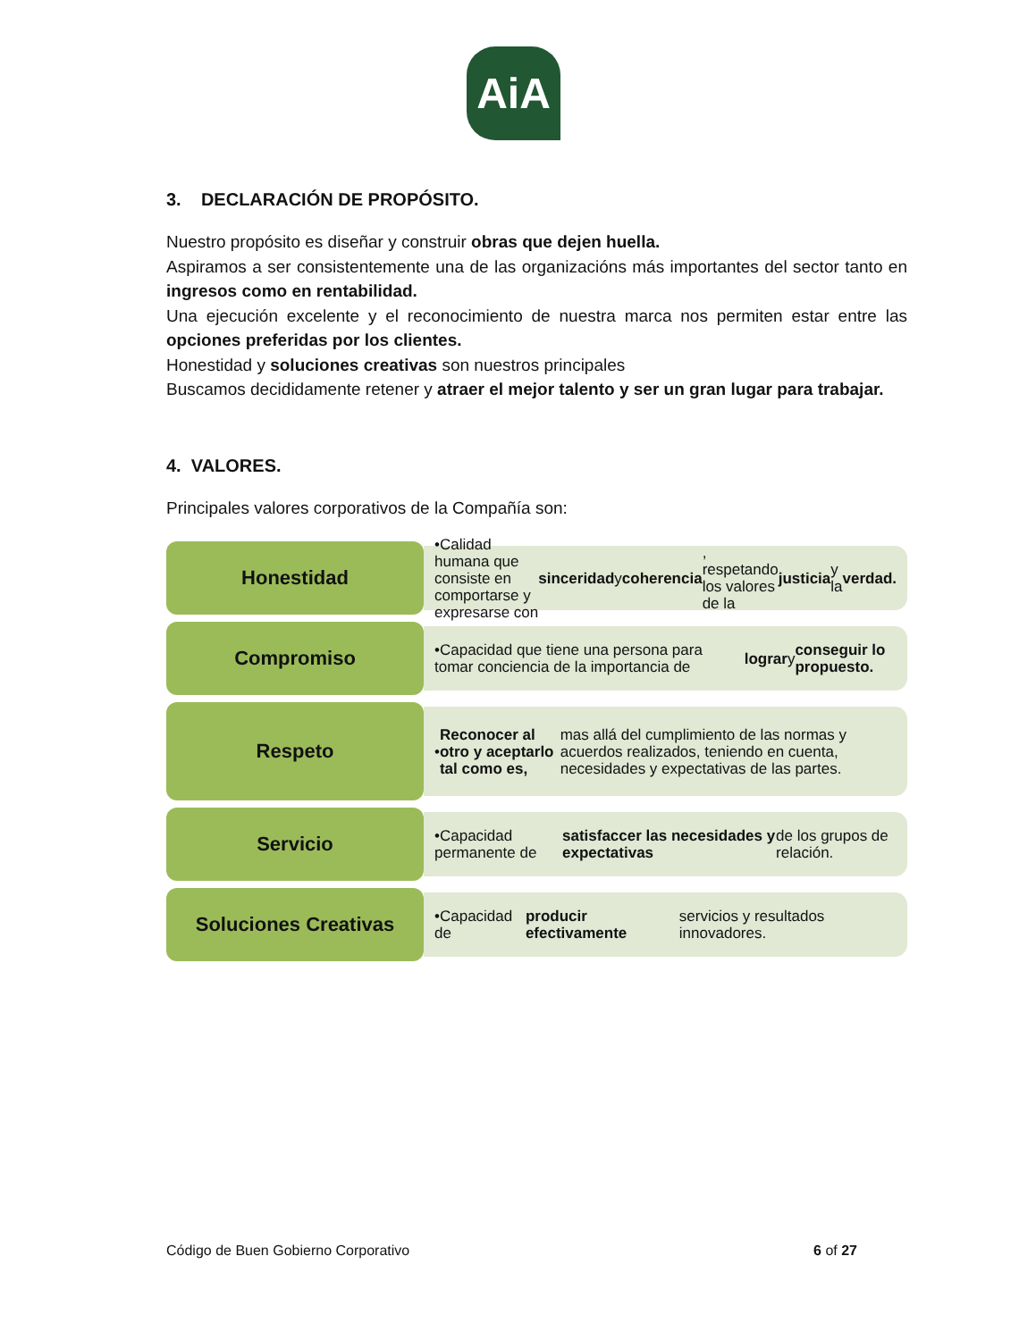AiA
3. DECLARACIÓN DE PROPÓSITO.
Nuestro propósito es diseñar y construir obras que dejen huella.
Aspiramos a ser consistentemente una de las organizacións más importantes del sector tanto en ingresos como en rentabilidad.
Una ejecución excelente y el reconocimiento de nuestra marca nos permiten estar entre las opciones preferidas por los clientes.
Honestidad y soluciones creativas son nuestros principales
Buscamos decididamente retener y atraer el mejor talento y ser un gran lugar para trabajar.
4. VALORES.
Principales valores corporativos de la Compañía son:
Honestidad
•Calidad humana que consiste en comportarse y expresarse con sinceridad y coherencia, respetando los valores de la justicia y la verdad.
Compromiso
•Capacidad que tiene una persona para tomar conciencia de la importancia de lograr y conseguir lo propuesto.
Respeto
• Reconocer al otro y aceptarlo tal como es, mas allá del cumplimiento de las normas y acuerdos realizados, teniendo en cuenta, necesidades y expectativas de las partes.
Servicio
•Capacidad permanente de satisfaccer las necesidades y expectativas de los grupos de relación.
Soluciones Creativas
•Capacidad de producir efectivamente servicios y resultados innovadores.
Código de Buen Gobierno Corporativo 6 of 27